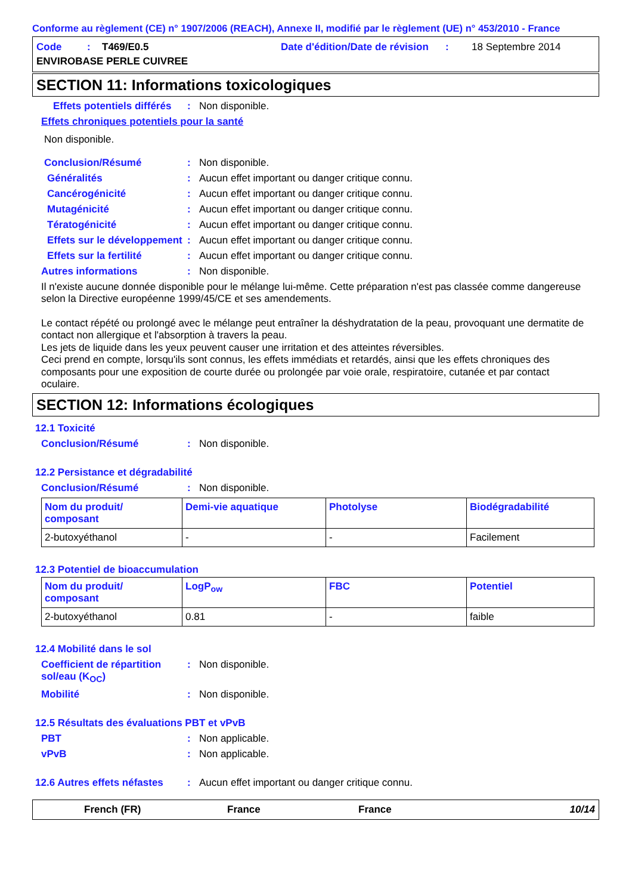Conforme au règlement (CE) n° 1907/2006 (REACH), Annexe II, modifié par le règlement (UE) n° 453/2010 - France
Code : T469/E0.5 Date d'édition/Date de révision : 18 Septembre 2014 ENVIROBASE PERLE CUIVREE
SECTION 11: Informations toxicologiques
Effets potentiels différés: Non disponible.
Effets chroniques potentiels pour la santé
Non disponible.
Conclusion/Résumé: Non disponible.
Généralités: Aucun effet important ou danger critique connu.
Cancérogénicité: Aucun effet important ou danger critique connu.
Mutagénicité: Aucun effet important ou danger critique connu.
Tératogénicité: Aucun effet important ou danger critique connu.
Effets sur le développement: Aucun effet important ou danger critique connu.
Effets sur la fertilité: Aucun effet important ou danger critique connu.
Autres informations: Non disponible.
Il n'existe aucune donnée disponible pour le mélange lui-même. Cette préparation n'est pas classée comme dangereuse selon la Directive européenne 1999/45/CE et ses amendements.
Le contact répété ou prolongé avec le mélange peut entraîner la déshydratation de la peau, provoquant une dermatite de contact non allergique et l'absorption à travers la peau.
Les jets de liquide dans les yeux peuvent causer une irritation et des atteintes réversibles.
Ceci prend en compte, lorsqu'ils sont connus, les effets immédiats et retardés, ainsi que les effets chroniques des composants pour une exposition de courte durée ou prolongée par voie orale, respiratoire, cutanée et par contact oculaire.
SECTION 12: Informations écologiques
12.1 Toxicité
Conclusion/Résumé: Non disponible.
12.2 Persistance et dégradabilité
Conclusion/Résumé: Non disponible.
| Nom du produit/ composant | Demi-vie aquatique | Photolyse | Biodégradabilité |
| 2-butoxyéthanol | - | - | Facilement |
12.3 Potentiel de bioaccumulation
| Nom du produit/ composant | LogP<sub>ow</sub> | FBC | Potentiel |
| 2-butoxyéthanol | 0.81 | - | faible |
12.4 Mobilité dans le sol
Coefficient de répartition sol/eau (K<sub>OC</sub>): Non disponible.
Mobilité: Non disponible.
12.5 Résultats des évaluations PBT et vPvB
PBT: Non applicable.
vPvB: Non applicable.
12.6 Autres effets néfastes: Aucun effet important ou danger critique connu.
French (FR) France France 10/14